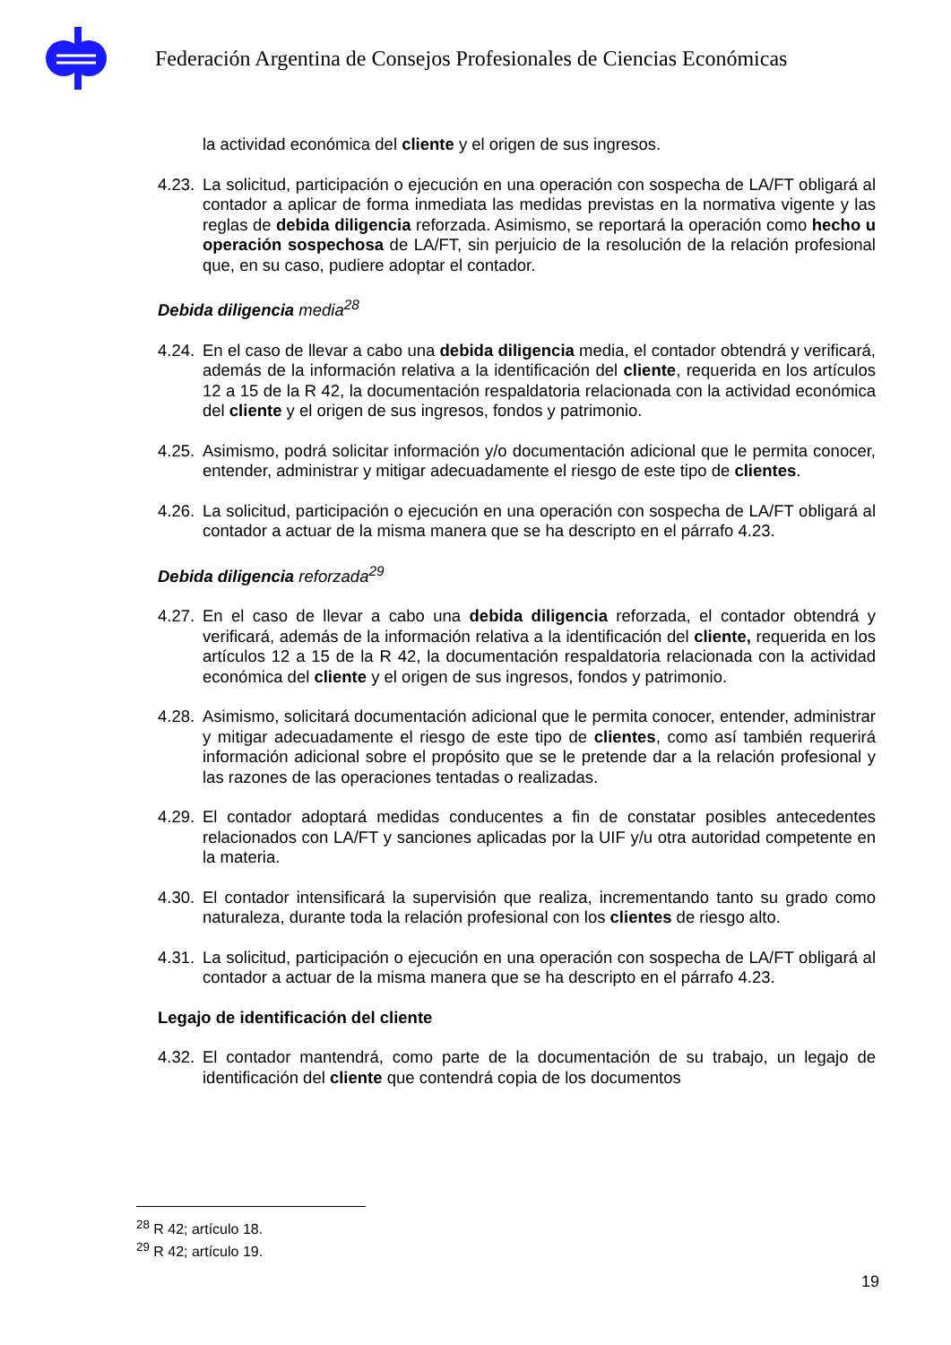Federación Argentina de Consejos Profesionales de Ciencias Económicas
la actividad económica del cliente y el origen de sus ingresos.
4.23. La solicitud, participación o ejecución en una operación con sospecha de LA/FT obligará al contador a aplicar de forma inmediata las medidas previstas en la normativa vigente y las reglas de debida diligencia reforzada. Asimismo, se reportará la operación como hecho u operación sospechosa de LA/FT, sin perjuicio de la resolución de la relación profesional que, en su caso, pudiere adoptar el contador.
Debida diligencia media<sup>28</sup>
4.24. En el caso de llevar a cabo una debida diligencia media, el contador obtendrá y verificará, además de la información relativa a la identificación del cliente, requerida en los artículos 12 a 15 de la R 42, la documentación respaldatoria relacionada con la actividad económica del cliente y el origen de sus ingresos, fondos y patrimonio.
4.25. Asimismo, podrá solicitar información y/o documentación adicional que le permita conocer, entender, administrar y mitigar adecuadamente el riesgo de este tipo de clientes.
4.26. La solicitud, participación o ejecución en una operación con sospecha de LA/FT obligará al contador a actuar de la misma manera que se ha descripto en el párrafo 4.23.
Debida diligencia reforzada<sup>29</sup>
4.27. En el caso de llevar a cabo una debida diligencia reforzada, el contador obtendrá y verificará, además de la información relativa a la identificación del cliente, requerida en los artículos 12 a 15 de la R 42, la documentación respaldatoria relacionada con la actividad económica del cliente y el origen de sus ingresos, fondos y patrimonio.
4.28. Asimismo, solicitará documentación adicional que le permita conocer, entender, administrar y mitigar adecuadamente el riesgo de este tipo de clientes, como así también requerirá información adicional sobre el propósito que se le pretende dar a la relación profesional y las razones de las operaciones tentadas o realizadas.
4.29. El contador adoptará medidas conducentes a fin de constatar posibles antecedentes relacionados con LA/FT y sanciones aplicadas por la UIF y/u otra autoridad competente en la materia.
4.30. El contador intensificará la supervisión que realiza, incrementando tanto su grado como naturaleza, durante toda la relación profesional con los clientes de riesgo alto.
4.31. La solicitud, participación o ejecución en una operación con sospecha de LA/FT obligará al contador a actuar de la misma manera que se ha descripto en el párrafo 4.23.
Legajo de identificación del cliente
4.32. El contador mantendrá, como parte de la documentación de su trabajo, un legajo de identificación del cliente que contendrá copia de los documentos
<sup>28</sup> R 42; artículo 18.
<sup>29</sup> R 42; artículo 19.
19